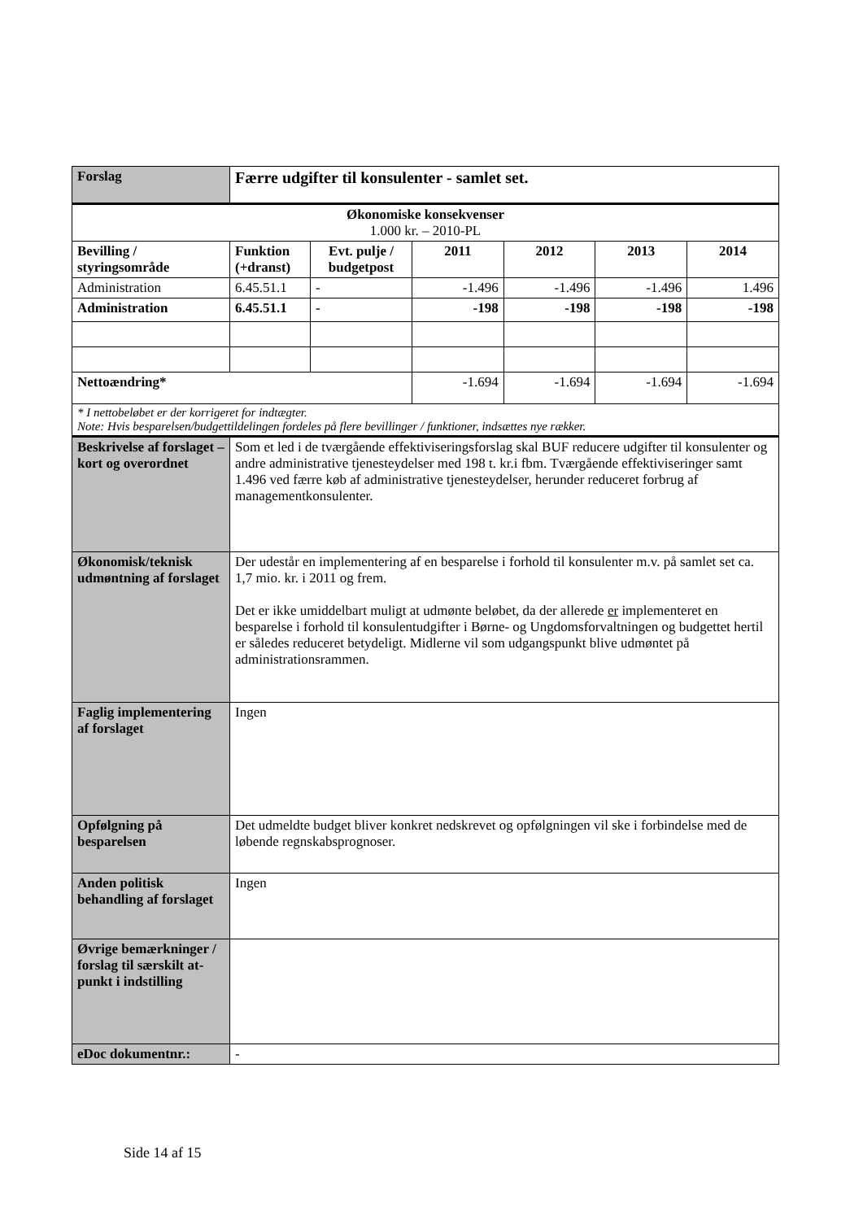| Forslag | Færre udgifter til konsulenter - samlet set. | | | | | |
| Økonomiske konsekvenser 1.000 kr. – 2010-PL | | | | | | |
| Bevilling / styringsområde | Funktion (+dranst) | Evt. pulje / budgetpost | 2011 | 2012 | 2013 | 2014 |
| Administration | 6.45.51.1 | - | -1.496 | -1.496 | -1.496 | 1.496 |
| Administration | 6.45.51.1 | - | -198 | -198 | -198 | -198 |
| Nettoændring* | | | -1.694 | -1.694 | -1.694 | -1.694 |
| * I nettobeløbet er der korrigeret for indtægter. Note: Hvis besparelsen/budgettildelingen fordeles på flere bevillinger / funktioner, indsættes nye rækker. | | | | | | |
| Beskrivelse af forslaget – kort og overordnet | Som et led i de tværgående effektiviseringsforslag skal BUF reducere udgifter til konsulenter og andre administrative tjenesteydelser med 198 t. kr.i fbm. Tværgående effektiviseringer samt 1.496 ved færre køb af administrative tjenesteydelser, herunder reduceret forbrug af managementkonsulenter. | | | | | |
| Økonomisk/teknisk udmøntning af forslaget | Der udestår en implementering af en besparelse i forhold til konsulenter m.v. på samlet set ca. 1,7 mio. kr. i 2011 og frem. Det er ikke umiddelbart muligt at udmønte beløbet, da der allerede er implementeret en besparelse i forhold til konsulentudgifter i Børne- og Ungdomsforvaltningen og budgettet hertil er således reduceret betydeligt. Midlerne vil som udgangspunkt blive udmøntet på administrationsrammen. | | | | | |
| Faglig implementering af forslaget | Ingen | | | | | |
| Opfølgning på besparelsen | Det udmeldte budget bliver konkret nedskrevet og opfølgningen vil ske i forbindelse med de løbende regnskabsprognoser. | | | | | |
| Anden politisk behandling af forslaget | Ingen | | | | | |
| Øvrige bemærkninger / forslag til særskilt at-punkt i indstilling | | | | | | |
| eDoc dokumentnr.: | - | | | | | |
Side 14 af 15